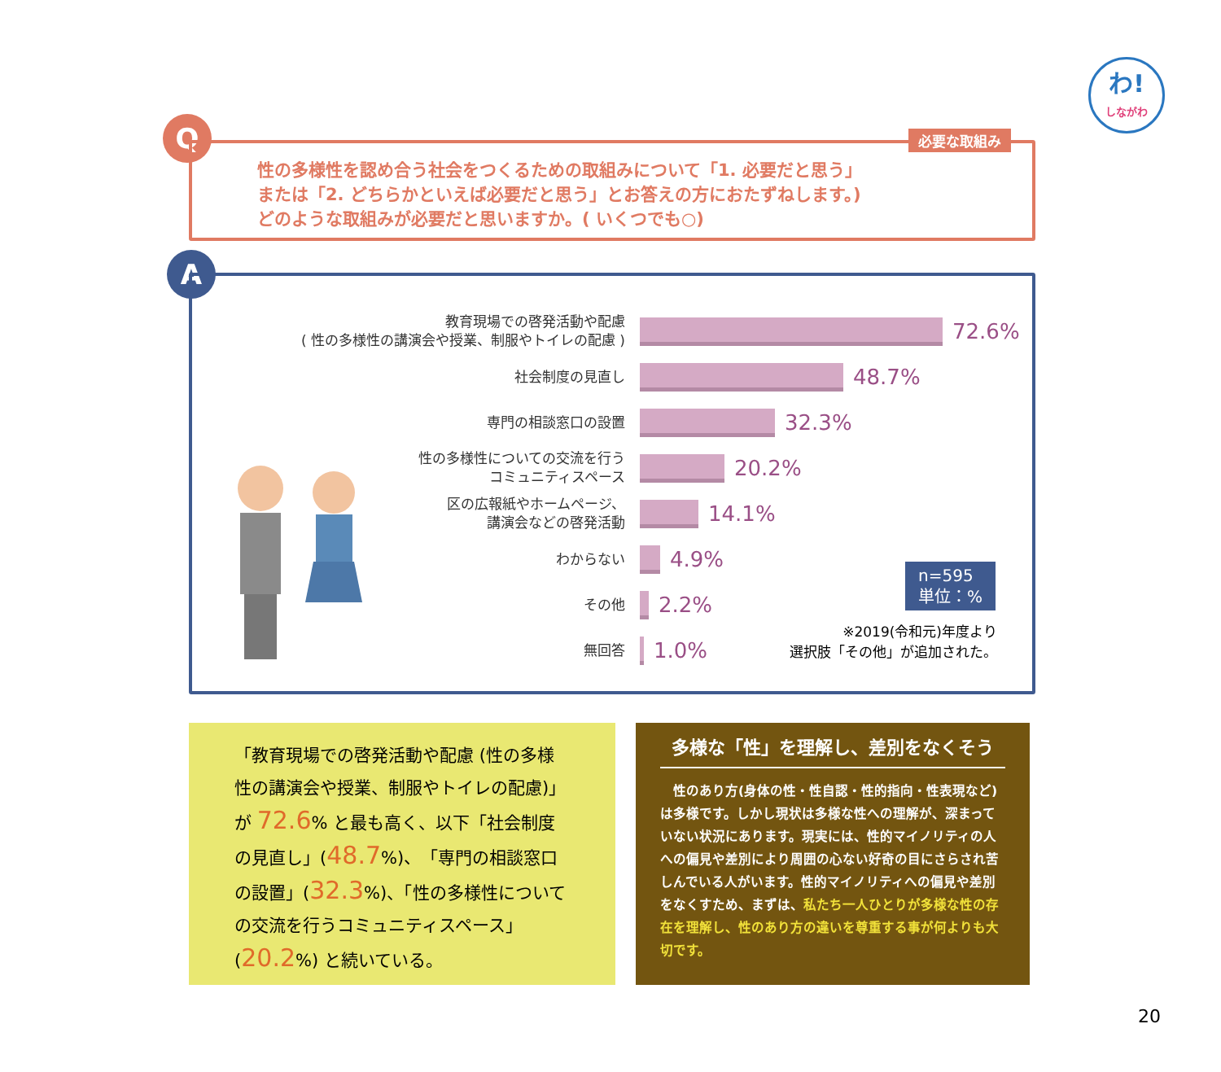わ!
しながわ
Q
必要な取組み
性の多様性を認め合う社会をつくるための取組みについて「1. 必要だと思う」
または「2. どちらかといえば必要だと思う」とお答えの方におたずねします。)
どのような取組みが必要だと思いますか。( いくつでも○)
A
教育現場での啓発活動や配慮
( 性の多様性の講演会や授業、制服やトイレの配慮 )
72.6%
社会制度の見直し
48.7%
専門の相談窓口の設置
32.3%
性の多様性についての交流を行う
コミュニティスペース
20.2%
区の広報紙やホームページ、
講演会などの啓発活動
14.1%
わからない
4.9%
その他
2.2%
無回答
1.0%
n=595
単位：%
※2019(令和元)年度より
選択肢「その他」が追加された。
「教育現場での啓発活動や配慮 (性の多様性の講演会や授業、制服やトイレの配慮)」が 72.6% と最も高く、以下「社会制度の見直し」(48.7%)、「専門の相談窓口の設置」(32.3%)、「性の多様性についての交流を行うコミュニティスペース」(20.2%) と続いている。
多様な「性」を理解し、差別をなくそう
　性のあり方(身体の性・性自認・性的指向・性表現など)は多様です。しかし現状は多様な性への理解が、深まっていない状況にあります。現実には、性的マイノリティの人への偏見や差別により周囲の心ない好奇の目にさらされ苦しんでいる人がいます。性的マイノリティへの偏見や差別をなくすため、まずは、私たち一人ひとりが多様な性の存在を理解し、性のあり方の違いを尊重する事が何よりも大切です。
20